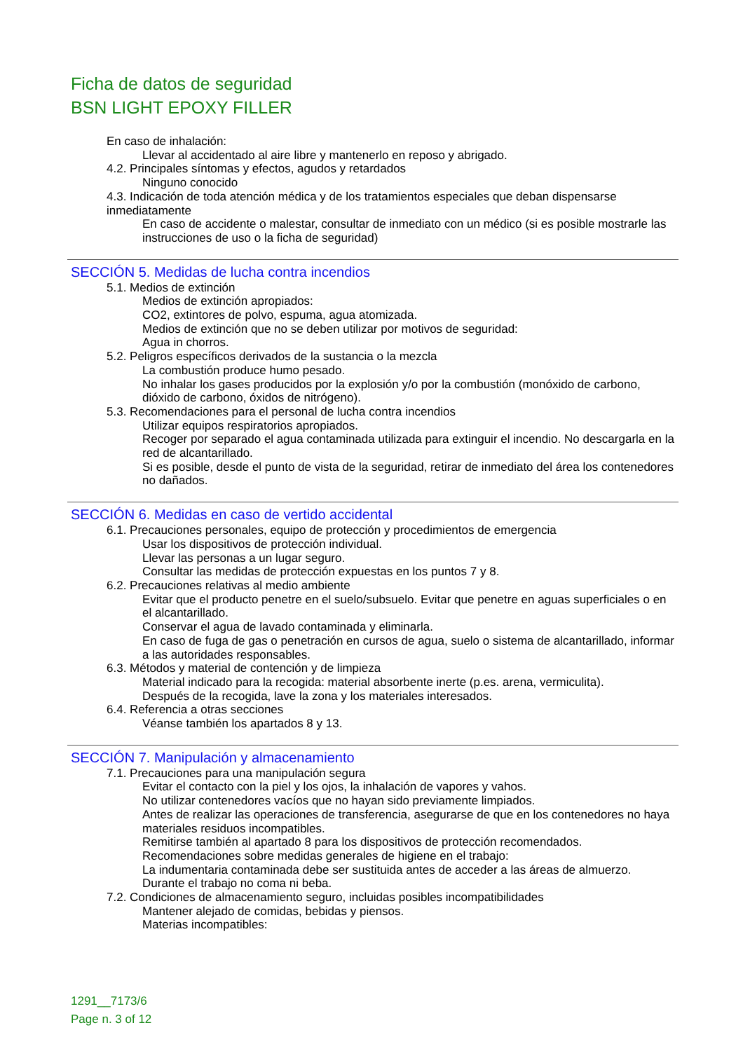Ficha de datos de seguridad
BSN LIGHT EPOXY FILLER
En caso de inhalación:
Llevar al accidentado al aire libre y mantenerlo en reposo y abrigado.
4.2. Principales síntomas y efectos, agudos y retardados
Ninguno conocido
4.3. Indicación de toda atención médica y de los tratamientos especiales que deban dispensarse inmediatamente
En caso de accidente o malestar, consultar de inmediato con un médico (si es posible mostrarle las instrucciones de uso o la ficha de seguridad)
SECCIÓN 5. Medidas de lucha contra incendios
5.1. Medios de extinción
Medios de extinción apropiados:
CO2, extintores de polvo, espuma, agua atomizada.
Medios de extinción que no se deben utilizar por motivos de seguridad:
Agua in chorros.
5.2. Peligros específicos derivados de la sustancia o la mezcla
La combustión produce humo pesado.
No inhalar los gases producidos por la explosión y/o por la combustión (monóxido de carbono, dióxido de carbono, óxidos de nitrógeno).
5.3. Recomendaciones para el personal de lucha contra incendios
Utilizar equipos respiratorios apropiados.
Recoger por separado el agua contaminada utilizada para extinguir el incendio. No descargarla en la red de alcantarillado.
Si es posible, desde el punto de vista de la seguridad, retirar de inmediato del área los contenedores no dañados.
SECCIÓN 6. Medidas en caso de vertido accidental
6.1. Precauciones personales, equipo de protección y procedimientos de emergencia
Usar los dispositivos de protección individual.
Llevar las personas a un lugar seguro.
Consultar las medidas de protección expuestas en los puntos 7 y 8.
6.2. Precauciones relativas al medio ambiente
Evitar que el producto penetre en el suelo/subsuelo. Evitar que penetre en aguas superficiales o en el alcantarillado.
Conservar el agua de lavado contaminada y eliminarla.
En caso de fuga de gas o penetración en cursos de agua, suelo o sistema de alcantarillado, informar a las autoridades responsables.
6.3. Métodos y material de contención y de limpieza
Material indicado para la recogida: material absorbente inerte (p.es. arena, vermiculita).
Después de la recogida, lave la zona y los materiales interesados.
6.4. Referencia a otras secciones
Véanse también los apartados 8 y 13.
SECCIÓN 7. Manipulación y almacenamiento
7.1. Precauciones para una manipulación segura
Evitar el contacto con la piel y los ojos, la inhalación de vapores y vahos.
No utilizar contenedores vacíos que no hayan sido previamente limpiados.
Antes de realizar las operaciones de transferencia, asegurarse de que en los contenedores no haya materiales residuos incompatibles.
Remitirse también al apartado 8 para los dispositivos de protección recomendados.
Recomendaciones sobre medidas generales de higiene en el trabajo:
La indumentaria contaminada debe ser sustituida antes de acceder a las áreas de almuerzo.
Durante el trabajo no coma ni beba.
7.2. Condiciones de almacenamiento seguro, incluidas posibles incompatibilidades
Mantener alejado de comidas, bebidas y piensos.
Materias incompatibles:
1291__7173/6
Page n. 3 of 12